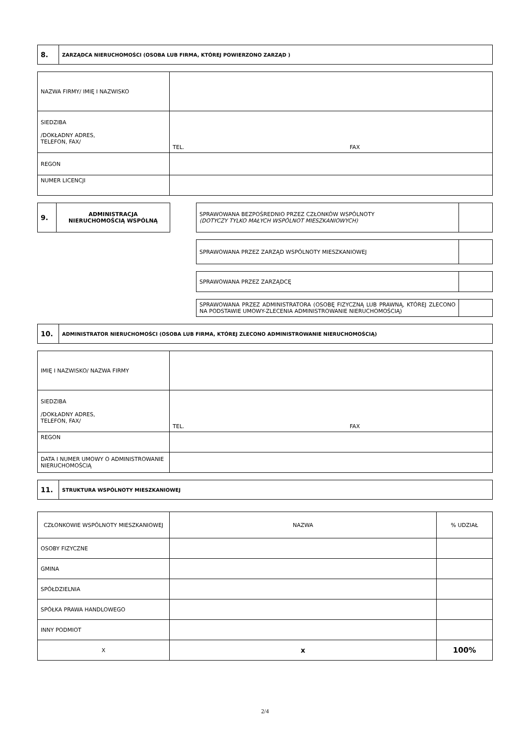| 8. | ZARZĄDCA NIERUCHOMOŚCI (OSOBA LUB FIRMA, KTÓREJ POWIERZONO ZARZĄD ) |
| NAZWA FIRMY/ IMIĘ I NAZWISKO | |
| SIEDZIBA /DOKŁADNY ADRES, TELEFON, FAX/ | TEL. FAX |
| REGON | |
| NUMER LICENCJI | |
| 9. | ADMINISTRACJA NIERUCHOMOŚCIĄ WSPÓLNĄ |
| SPRAWOWANA BEZPOŚREDNIO PRZEZ CZŁONKÓW WSPÓLNOTY (DOTYCZY TYLKO MAŁYCH WSPÓLNOT MIESZKANIOWYCH) | |
| SPRAWOWANA PRZEZ ZARZĄD WSPÓLNOTY MIESZKANIOWEJ | |
| SPRAWOWANA PRZEZ ZARZĄDCĘ | |
| SPRAWOWANA PRZEZ ADMINISTRATORA (OSOBĘ FIZYCZNĄ LUB PRAWNĄ, KTÓREJ ZLECONO NA PODSTAWIE UMOWY-ZLECENIA ADMINISTROWANIE NIERUCHOMOŚCIĄ) | |
| 10. | ADMINISTRATOR NIERUCHOMOŚCI (OSOBA LUB FIRMA, KTÓREJ ZLECONO ADMINISTROWANIE NIERUCHOMOŚCIĄ) |
| IMIĘ I NAZWISKO/ NAZWA FIRMY | |
| SIEDZIBA /DOKŁADNY ADRES, TELEFON, FAX/ | TEL. FAX |
| REGON | |
| DATA I NUMER UMOWY O ADMINISTROWANIE NIERUCHOMOŚCIĄ | |
| 11. | STRUKTURA WSPÓLNOTY MIESZKANIOWEJ |
| CZŁONKOWIE WSPÓLNOTY MIESZKANIOWEJ | NAZWA | % UDZIAŁ |
| OSOBY FIZYCZNE | | |
| GMINA | | |
| SPÓŁDZIELNIA | | |
| SPÓŁKA PRAWA HANDLOWEGO | | |
| INNY PODMIOT | | |
| X | x | 100% |
2/4